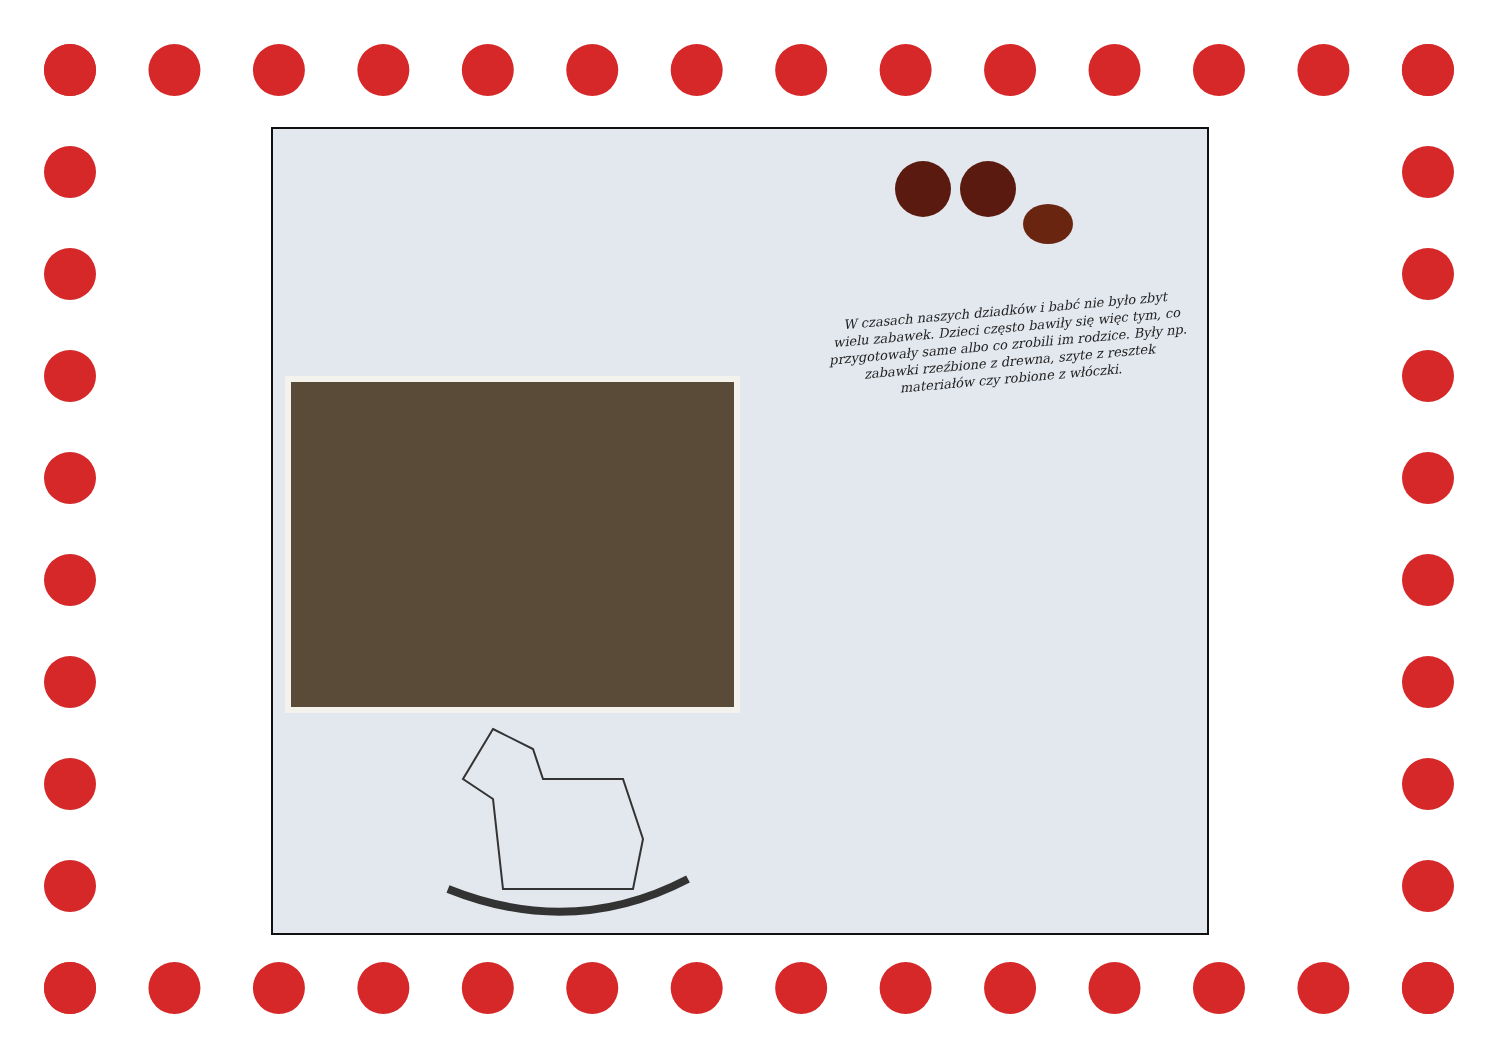W czasach naszych dziadków i babć nie było zbyt wielu zabawek. Dzieci często bawiły się więc tym, co przygotowały same albo co zrobili im rodzice. Były np. zabawki rzeźbione z drewna, szyte z resztek materiałów czy robione z włóczki.